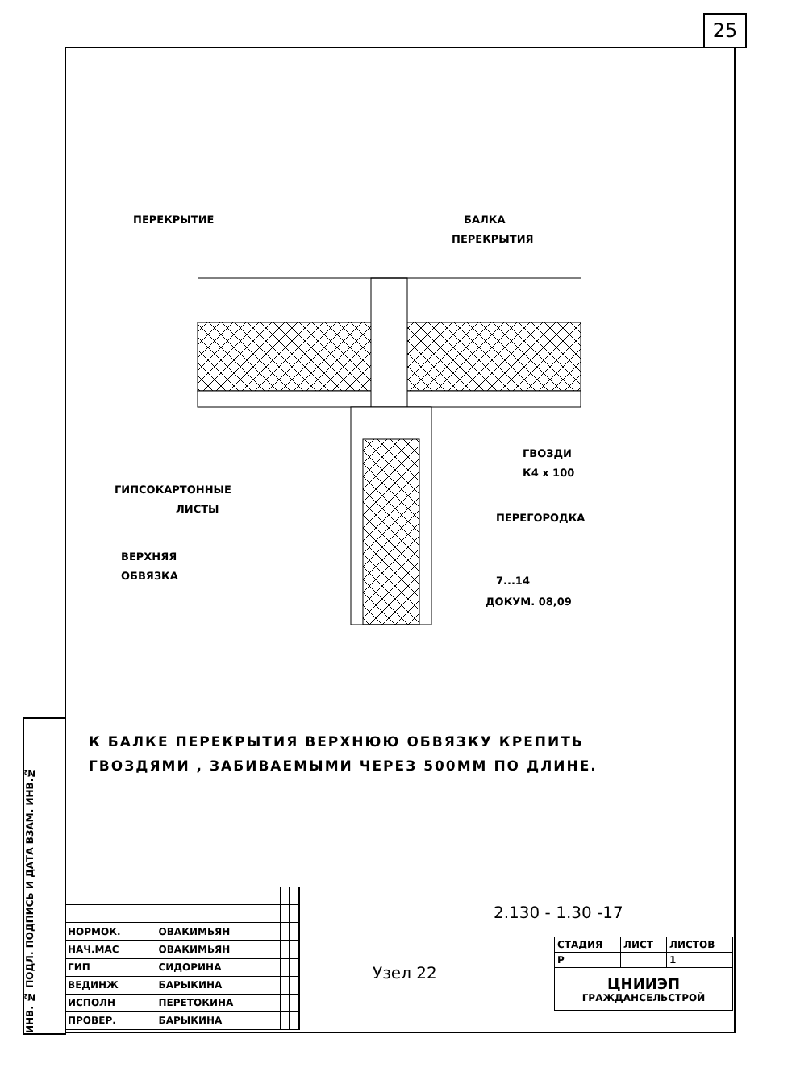25
ИНВ. № ПОДЛ. ПОДПИСЬ И ДАТА ВЗАМ. ИНВ.№
ПЕРЕКРЫТИЕ
БАЛКА
ПЕРЕКРЫТИЯ
ГВОЗДИ
К4 х 100
ГИПСОКАРТОННЫЕ
ЛИСТЫ
ПЕРЕГОРОДКА
ВЕРХНЯЯ
ОБВЯЗКА
7...14
ДОКУМ. 08,09
К БАЛКЕ ПЕРЕКРЫТИЯ ВЕРХНЮЮ ОБВЯЗКУ КРЕПИТЬ
ГВОЗДЯМИ , ЗАБИВАЕМЫМИ ЧЕРЕЗ 500ММ ПО ДЛИНЕ.
| НОРМОК. | ОВАКИМЬЯН | | |
| НАЧ.МАС | ОВАКИМЬЯН | | |
| ГИП | СИДОРИНА | | |
| ВЕДИНЖ | БАРЫКИНА | | |
| ИСПОЛН | ПЕРЕТОКИНА | | |
| ПРОВЕР. | БАРЫКИНА | | |
2.130 - 1.30 -17
Узел 22
| СТАДИЯ | ЛИСТ | ЛИСТОВ |
| Р | | 1 |
| ЦНИИЭП ГРАЖДАНСЕЛЬСТРОЙ | | |